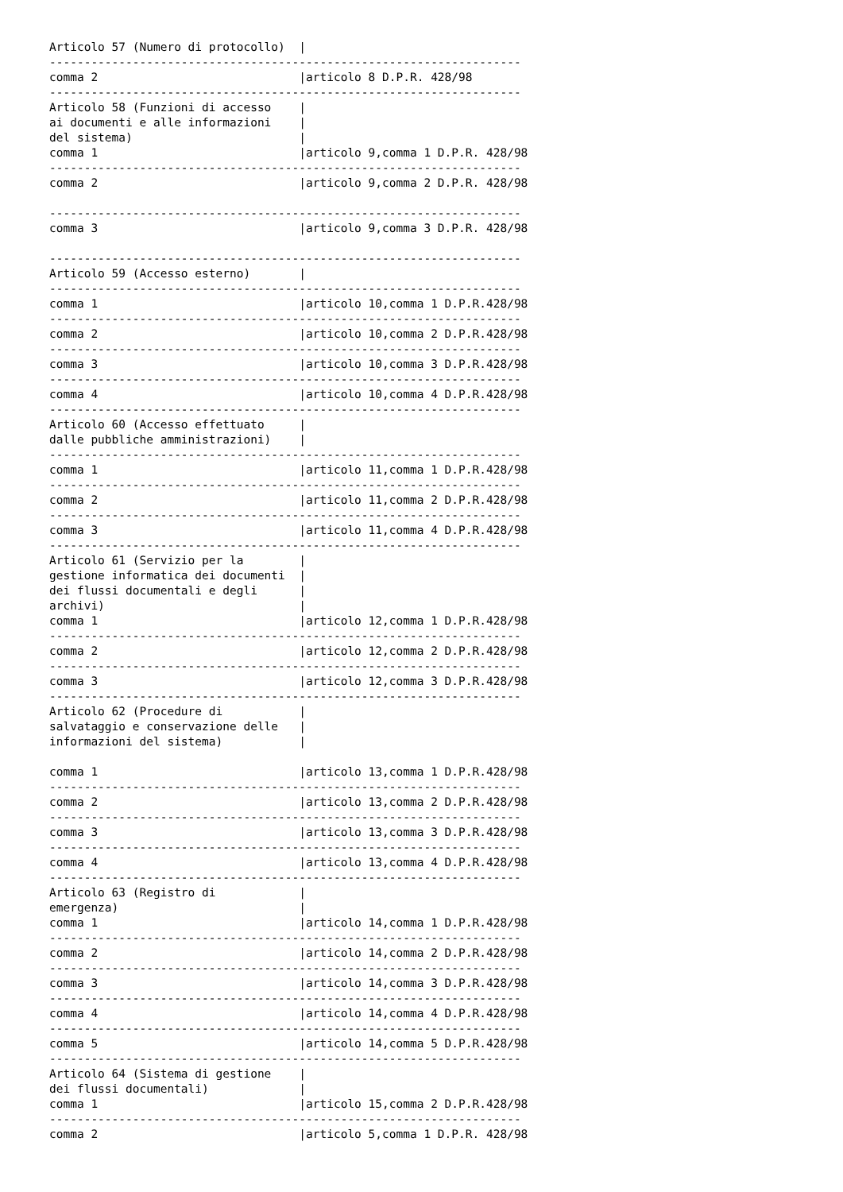Articolo 57 (Numero di protocollo)  |
--------------------------------------------------------------------
comma 2                             |articolo 8 D.P.R. 428/98
--------------------------------------------------------------------
Articolo 58 (Funzioni di accesso    |
ai documenti e alle informazioni    |
del sistema)                        |
comma 1                             |articolo 9,comma 1 D.P.R. 428/98
--------------------------------------------------------------------
comma 2                             |articolo 9,comma 2 D.P.R. 428/98

--------------------------------------------------------------------
comma 3                             |articolo 9,comma 3 D.P.R. 428/98

--------------------------------------------------------------------
Articolo 59 (Accesso esterno)       |
--------------------------------------------------------------------
comma 1                             |articolo 10,comma 1 D.P.R.428/98
--------------------------------------------------------------------
comma 2                             |articolo 10,comma 2 D.P.R.428/98
--------------------------------------------------------------------
comma 3                             |articolo 10,comma 3 D.P.R.428/98
--------------------------------------------------------------------
comma 4                             |articolo 10,comma 4 D.P.R.428/98
--------------------------------------------------------------------
Articolo 60 (Accesso effettuato     |
dalle pubbliche amministrazioni)    |
--------------------------------------------------------------------
comma 1                             |articolo 11,comma 1 D.P.R.428/98
--------------------------------------------------------------------
comma 2                             |articolo 11,comma 2 D.P.R.428/98
--------------------------------------------------------------------
comma 3                             |articolo 11,comma 4 D.P.R.428/98
--------------------------------------------------------------------
Articolo 61 (Servizio per la        |
gestione informatica dei documenti  |
dei flussi documentali e degli      |
archivi)                            |
comma 1                             |articolo 12,comma 1 D.P.R.428/98
--------------------------------------------------------------------
comma 2                             |articolo 12,comma 2 D.P.R.428/98
--------------------------------------------------------------------
comma 3                             |articolo 12,comma 3 D.P.R.428/98
--------------------------------------------------------------------
Articolo 62 (Procedure di           |
salvataggio e conservazione delle   |
informazioni del sistema)           |

comma 1                             |articolo 13,comma 1 D.P.R.428/98
--------------------------------------------------------------------
comma 2                             |articolo 13,comma 2 D.P.R.428/98
--------------------------------------------------------------------
comma 3                             |articolo 13,comma 3 D.P.R.428/98
--------------------------------------------------------------------
comma 4                             |articolo 13,comma 4 D.P.R.428/98
--------------------------------------------------------------------
Articolo 63 (Registro di            |
emergenza)                          |
comma 1                             |articolo 14,comma 1 D.P.R.428/98
--------------------------------------------------------------------
comma 2                             |articolo 14,comma 2 D.P.R.428/98
--------------------------------------------------------------------
comma 3                             |articolo 14,comma 3 D.P.R.428/98
--------------------------------------------------------------------
comma 4                             |articolo 14,comma 4 D.P.R.428/98
--------------------------------------------------------------------
comma 5                             |articolo 14,comma 5 D.P.R.428/98
--------------------------------------------------------------------
Articolo 64 (Sistema di gestione    |
dei flussi documentali)             |
comma 1                             |articolo 15,comma 2 D.P.R.428/98
--------------------------------------------------------------------
comma 2                             |articolo 5,comma 1 D.P.R. 428/98